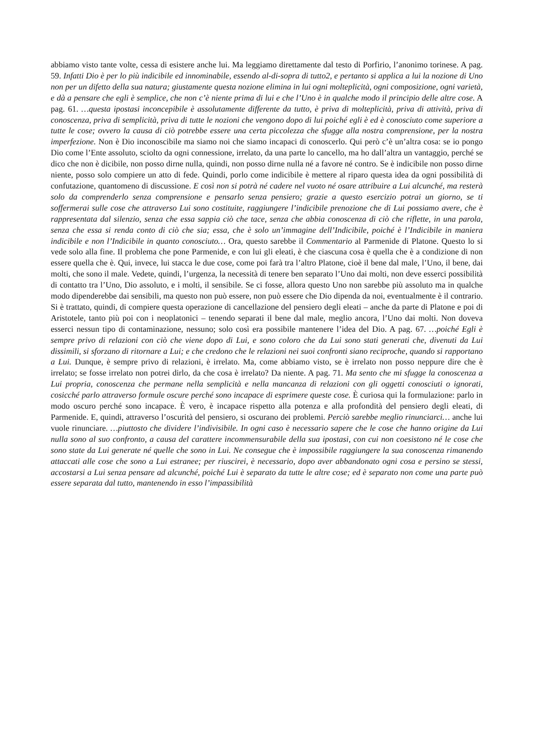abbiamo visto tante volte, cessa di esistere anche lui. Ma leggiamo direttamente dal testo di Porfirio, l’anonimo torinese. A pag. 59. Infatti Dio è per lo più indicibile ed innominabile, essendo al-di-sopra di tutto2, e pertanto si applica a lui la nozione di Uno non per un difetto della sua natura; giustamente questa nozione elimina in lui ogni molteplicità, ogni composizione, ogni varietà, e dà a pensare che egli è semplice, che non c’è niente prima di lui e che l’Uno è in qualche modo il principio delle altre cose. A pag. 61. …questa ipostasi inconcepibile è assolutamente differente da tutto, è priva di molteplicità, priva di attività, priva di conoscenza, priva di semplicità, priva di tutte le nozioni che vengono dopo di lui poiché egli è ed è conosciuto come superiore a tutte le cose; ovvero la causa di ciò potrebbe essere una certa piccolezza che sfugge alla nostra comprensione, per la nostra imperfezione. Non è Dio inconoscibile ma siamo noi che siamo incapaci di conoscerlo. Qui però c’è un’altra cosa: se io pongo Dio come l’Ente assoluto, sciolto da ogni connessione, irrelato, da una parte lo cancello, ma ho dall’altra un vantaggio, perché se dico che non è dicibile, non posso dirne nulla, quindi, non posso dirne nulla né a favore né contro. Se è indicibile non posso dirne niente, posso solo compiere un atto di fede. Quindi, porlo come indicibile è mettere al riparo questa idea da ogni possibilità di confutazione, quantomeno di discussione. E così non si potrà né cadere nel vuoto né osare attribuire a Lui alcunché, ma resterà solo da comprenderlo senza comprensione e pensarlo senza pensiero; grazie a questo esercizio potrai un giorno, se ti soffermerai sulle cose che attraverso Lui sono costituite, raggiungere l’indicibile prenozione che di Lui possiamo avere, che è rappresentata dal silenzio, senza che essa sappia ciò che tace, senza che abbia conoscenza di ciò che riflette, in una parola, senza che essa si renda conto di ciò che sia; essa, che è solo un’immagine dell’Indicibile, poiché è l’Indicibile in maniera indicibile e non l’Indicibile in quanto conosciuto… Ora, questo sarebbe il Commentario al Parmenide di Platone. Questo lo si vede solo alla fine. Il problema che pone Parmenide, e con lui gli eleati, è che ciascuna cosa è quella che è a condizione di non essere quella che è. Qui, invece, lui stacca le due cose, come poi farà tra l’altro Platone, cioè il bene dal male, l’Uno, il bene, dai molti, che sono il male. Vedete, quindi, l’urgenza, la necessità di tenere ben separato l’Uno dai molti, non deve esserci possibilità di contatto tra l’Uno, Dio assoluto, e i molti, il sensibile. Se ci fosse, allora questo Uno non sarebbe più assoluto ma in qualche modo dipenderebbe dai sensibili, ma questo non può essere, non può essere che Dio dipenda da noi, eventualmente è il contrario. Si è trattato, quindi, di compiere questa operazione di cancellazione del pensiero degli eleati – anche da parte di Platone e poi di Aristotele, tanto più poi con i neoplatonici – tenendo separati il bene dal male, meglio ancora, l’Uno dai molti. Non doveva esserci nessun tipo di contaminazione, nessuno; solo così era possibile mantenere l’idea del Dio. A pag. 67. …poiché Egli è sempre privo di relazioni con ciò che viene dopo di Lui, e sono coloro che da Lui sono stati generati che, divenuti da Lui dissimili, si sforzano di ritornare a Lui; e che credono che le relazioni nei suoi confronti siano reciproche, quando si rapportano a Lui. Dunque, è sempre privo di relazioni, è irrelato. Ma, come abbiamo visto, se è irrelato non posso neppure dire che è irrelato; se fosse irrelato non potrei dirlo, da che cosa è irrelato? Da niente. A pag. 71. Ma sento che mi sfugge la conoscenza a Lui propria, conoscenza che permane nella semplicità e nella mancanza di relazioni con gli oggetti conosciuti o ignorati, cosicché parlo attraverso formule oscure perché sono incapace di esprimere queste cose. È curiosa qui la formulazione: parlo in modo oscuro perché sono incapace. È vero, è incapace rispetto alla potenza e alla profondità del pensiero degli eleati, di Parmenide. E, quindi, attraverso l’oscurità del pensiero, si oscurano dei problemi. Perciò sarebbe meglio rinunciarci… anche lui vuole rinunciare. …piuttosto che dividere l’indivisibile. In ogni caso è necessario sapere che le cose che hanno origine da Lui nulla sono al suo confronto, a causa del carattere incommensurabile della sua ipostasi, con cui non coesistono né le cose che sono state da Lui generate né quelle che sono in Lui. Ne consegue che è impossibile raggiungere la sua conoscenza rimanendo attaccati alle cose che sono a Lui estranee; per riuscirei, è necessario, dopo aver abbandonato ogni cosa e persino se stessi, accostarsi a Lui senza pensare ad alcunché, poiché Lui è separato da tutte le altre cose; ed è separato non come una parte può essere separata dal tutto, mantenendo in esso l’impassibilità